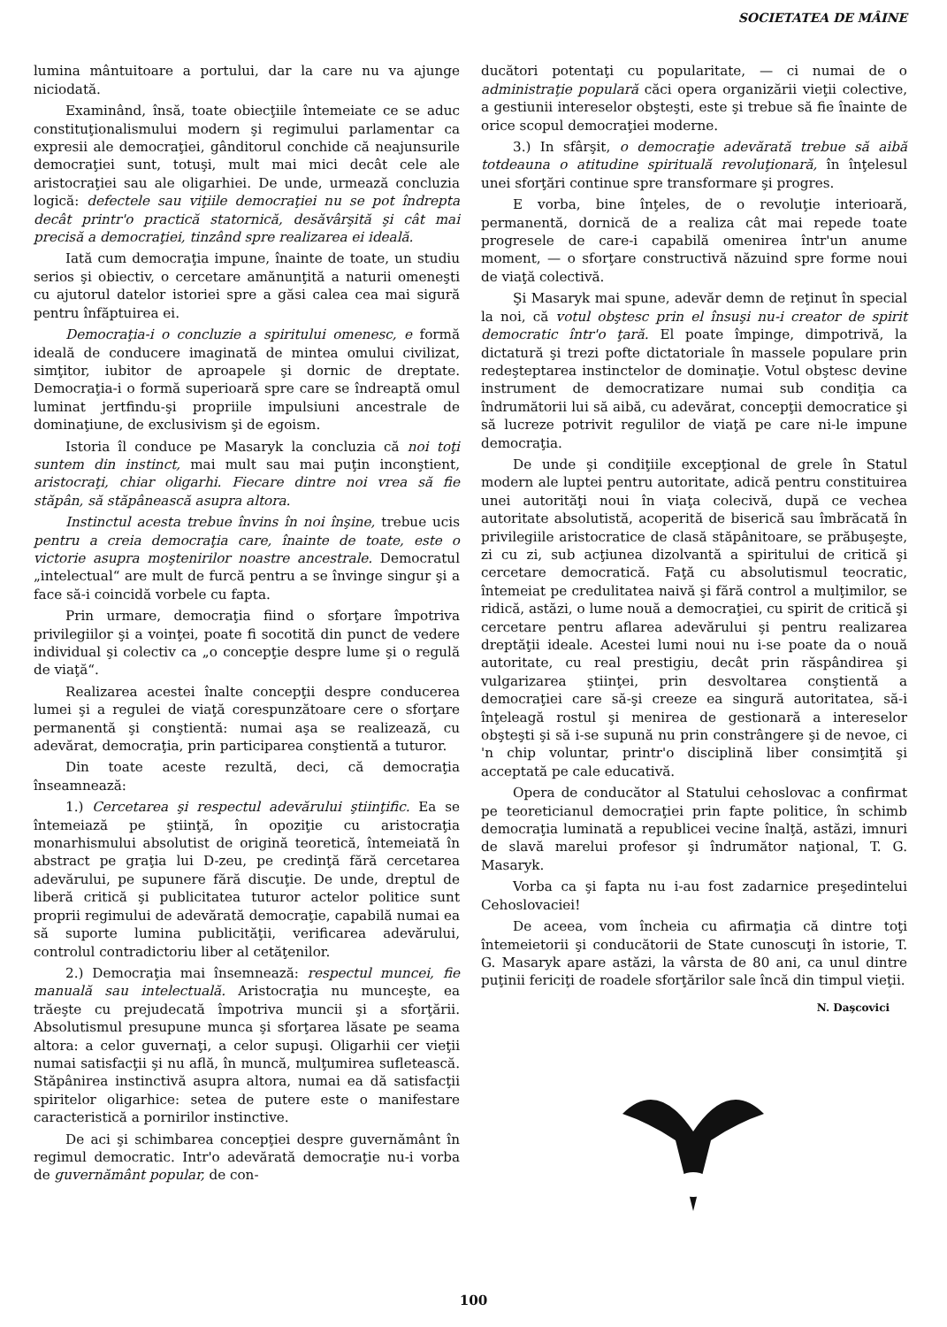SOCIETATEA DE MÂINE
lumina mântuitoare a portului, dar la care nu va ajunge niciodată.
Examinând, însă, toate obiecţiile întemeiate ce se aduc constituţionalismului modern şi regimului parlamentar ca expresii ale democraţiei, gânditorul conchide că neajunsurile democraţiei sunt, totuşi, mult mai mici decât cele ale aristocraţiei sau ale oligarhiei. De unde, urmează concluzia logică: defectele sau viţiile democraţiei nu se pot îndrepta decât printr'o practică statornică, desăvârşită şi cât mai precisă a democraţiei, tinzând spre realizarea ei ideală.
Iată cum democraţia impune, înainte de toate, un studiu serios şi obiectiv, o cercetare amănunţită a naturii omeneşti cu ajutorul datelor istoriei spre a găsi calea cea mai sigură pentru înfăptuirea ei.
Democraţia-i o concluzie a spiritului omenesc, e formă ideală de conducere imaginată de mintea omului civilizat, simţitor, iubitor de aproapele şi dornic de dreptate. Democraţia-i o formă superioară spre care se îndreaptă omul luminat jertfindu-şi propriile impulsiuni ancestrale de dominaţiune, de exclusivism şi de egoism.
Istoria îl conduce pe Masaryk la concluzia că noi toţi suntem din instinct, mai mult sau mai puţin inconştient, aristocraţi, chiar oligarhi. Fiecare dintre noi vrea să fie stăpân, să stăpânească asupra altora.
Instinctul acesta trebue învins în noi înşine, trebue ucis pentru a creia democraţia care, înainte de toate, este o victorie asupra moştenirilor noastre ancestrale. Democratul „intelectual“ are mult de furcă pentru a se învinge singur şi a face să-i coincidă vorbele cu fapta.
Prin urmare, democraţia fiind o sforţare împotriva privilegiilor şi a voinţei, poate fi socotită din punct de vedere individual şi colectiv ca „o concepţie despre lume şi o regulă de viaţă“.
Realizarea acestei înalte concepţii despre conducerea lumei şi a regulei de viaţă corespunzătoare cere o sforţare permanentă şi conştientă: numai aşa se realizează, cu adevărat, democraţia, prin participarea conştientă a tuturor.
Din toate aceste rezultă, deci, că democraţia înseamnează:
1.) Cercetarea şi respectul adevărului ştiinţific. Ea se întemeiază pe ştiinţă, în opoziţie cu aristocraţia monarhismului absolutist de origină teoretică, întemeiată în abstract pe graţia lui D-zeu, pe credinţă fără cercetarea adevărului, pe supunere fără discuţie. De unde, dreptul de liberă critică şi publicitatea tuturor actelor politice sunt proprii regimului de adevărată democraţie, capabilă numai ea să suporte lumina publicităţii, verificarea adevărului, controlul contradictoriu liber al cetăţenilor.
2.) Democraţia mai însemnează: respectul muncei, fie manuală sau intelectuală. Aristocraţia nu munceşte, ea trăeşte cu prejudecată împotriva muncii şi a sforţării. Absolutismul presupune munca şi sforţarea lăsate pe seama altora: a celor guvernaţi, a celor supuşi. Oligarhii cer vieţii numai satisfacţii şi nu află, în muncă, mulţumirea sufletească. Stăpânirea instinctivă asupra altora, numai ea dă satisfacţii spiritelor oligarhice: setea de putere este o manifestare caracteristică a pornirilor instinctive.
De aci şi schimbarea concepţiei despre guvernământ în regimul democratic. Intr'o adevărată democraţie nu-i vorba de guvernământ popular, de con-
ducători potentaţi cu popularitate, — ci numai de o administraţie populară căci opera organizării vieţii colective, a gestiunii intereselor obşteşti, este şi trebue să fie înainte de orice scopul democraţiei moderne.
3.) In sfârşit, o democraţie adevărată trebue să aibă totdeauna o atitudine spirituală revoluţionară, în înţelesul unei sforţări continue spre transformare şi progres.
E vorba, bine înţeles, de o revoluţie interioară, permanentă, dornică de a realiza cât mai repede toate progresele de care-i capabilă omenirea într'un anume moment, — o sforţare constructivă năzuind spre forme noui de viaţă colectivă.
Şi Masaryk mai spune, adevăr demn de reţinut în special la noi, că votul obştesc prin el însuşi nu-i creator de spirit democratic într'o ţară. El poate împinge, dimpotrivă, la dictatură şi trezi pofte dictatoriale în massele populare prin redeşteptarea instinctelor de dominaţie. Votul obştesc devine instrument de democratizare numai sub condiţia ca îndrumătorii lui să aibă, cu adevărat, concepţii democratice şi să lucreze potrivit regulilor de viaţă pe care ni-le impune democraţia.
De unde şi condiţiile excepţional de grele în Statul modern ale luptei pentru autoritate, adică pentru constituirea unei autorităţi noui în viaţa colecivă, după ce vechea autoritate absolutistă, acoperită de biserică sau îmbrăcată în privilegiile aristocratice de clasă stăpânitoare, se prăbuşeşte, zi cu zi, sub acţiunea dizolvantă a spiritului de critică şi cercetare democratică. Faţă cu absolutismul teocratic, întemeiat pe credulitatea naivă şi fără control a mulţimilor, se ridică, astăzi, o lume nouă a democraţiei, cu spirit de critică şi cercetare pentru aflarea adevărului şi pentru realizarea dreptăţii ideale. Acestei lumi noui nu i-se poate da o nouă autoritate, cu real prestigiu, decât prin răspândirea şi vulgarizarea ştiinţei, prin desvoltarea conştientă a democraţiei care să-şi creeze ea singură autoritatea, să-i înţeleagă rostul şi menirea de gestionară a intereselor obşteşti şi să i-se supună nu prin constrângere şi de nevoe, ci 'n chip voluntar, printr'o disciplină liber consimţită şi acceptată pe cale educativă.
Opera de conducător al Statului cehoslovac a confirmat pe teoreticianul democraţiei prin fapte politice, în schimb democraţia luminată a republicei vecine înalţă, astăzi, imnuri de slavă marelui profesor şi îndrumător naţional, T. G. Masaryk.
Vorba ca şi fapta nu i-au fost zadarnice preşedintelui Cehoslovaciei!
De aceea, vom încheia cu afirmaţia că dintre toţi întemeietorii şi conducătorii de State cunoscuţi în istorie, T. G. Masaryk apare astăzi, la vârsta de 80 ani, ca unul dintre puţinii fericiţi de roadele sforţărilor sale încă din timpul vieţii.
N. Daşcovici
100